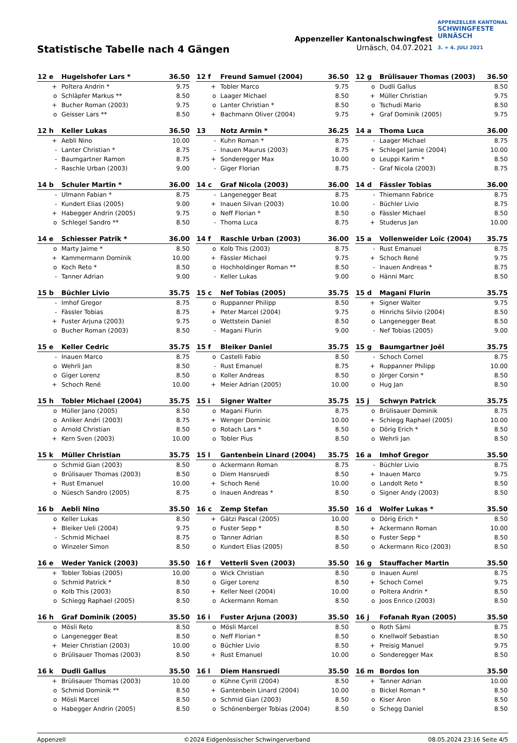Statistische Tabelle nach 4 Gängen
Appenzeller Kantonalschwingfest
Urnäsch, 04.07.2021
APPENZELLER KANTONAL
SCHWINGFESTE
URNÄSCH
3. + 4. JULI 2021
| 12 e | Hugelshofer Lars * | 36.50 |
| --- | --- | --- |
| + | Poltera Andrin * | 9.75 |
| o | Schläpfer Markus ** | 8.50 |
| + | Bucher Roman (2003) | 9.75 |
| o | Geisser Lars ** | 8.50 |
| 12 f | Freund Samuel (2004) | 36.50 |
| --- | --- | --- |
| + | Tobler Marco | 9.75 |
| o | Laager Michael | 8.50 |
| o | Lanter Christian * | 8.50 |
| + | Bachmann Oliver (2004) | 9.75 |
| 12 g | Brülisauer Thomas (2003) | 36.50 |
| --- | --- | --- |
| o | Dudli Gallus | 8.50 |
| + | Müller Christian | 9.75 |
| o | Tschudi Mario | 8.50 |
| + | Graf Dominik (2005) | 9.75 |
| 12 h | Keller Lukas | 36.50 |
| --- | --- | --- |
| + | Aebli Nino | 10.00 |
| - | Lanter Christian * | 8.75 |
| - | Baumgartner Ramon | 8.75 |
| - | Raschle Urban (2003) | 9.00 |
| 13 | Notz Armin * | 36.25 |
| --- | --- | --- |
| - | Kuhn Roman * | 8.75 |
| - | Inauen Maurus (2003) | 8.75 |
| + | Sonderegger Max | 10.00 |
| - | Giger Florian | 8.75 |
| 14 a | Thoma Luca | 36.00 |
| --- | --- | --- |
| - | Laager Michael | 8.75 |
| + | Schlegel Jamie (2004) | 10.00 |
| o | Leuppi Karim * | 8.50 |
| - | Graf Nicola (2003) | 8.75 |
| 14 b | Schuler Martin * | 36.00 |
| --- | --- | --- |
| - | Ulmann Fabian * | 8.75 |
| - | Kundert Elias (2005) | 9.00 |
| + | Habegger Andrin (2005) | 9.75 |
| o | Schlegel Sandro ** | 8.50 |
| 14 c | Graf Nicola (2003) | 36.00 |
| --- | --- | --- |
| - | Langenegger Beat | 8.75 |
| + | Inauen Silvan (2003) | 10.00 |
| o | Neff Florian * | 8.50 |
| - | Thoma Luca | 8.75 |
| 14 d | Fässler Tobias | 36.00 |
| --- | --- | --- |
| - | Thiemann Fabrice | 8.75 |
| - | Büchler Livio | 8.75 |
| o | Fässler Michael | 8.50 |
| + | Studerus Jan | 10.00 |
| 14 e | Schiesser Patrik * | 36.00 |
| --- | --- | --- |
| o | Marty Jaime * | 8.50 |
| + | Kammermann Dominik | 10.00 |
| o | Koch Reto * | 8.50 |
| - | Tanner Adrian | 9.00 |
| 14 f | Raschle Urban (2003) | 36.00 |
| --- | --- | --- |
| o | Kolb This (2003) | 8.75 |
| + | Fässler Michael | 9.75 |
| o | Hochholdinger Roman ** | 8.50 |
| - | Keller Lukas | 9.00 |
| 15 a | Vollenweider Loïc (2004) | 35.75 |
| --- | --- | --- |
| - | Rust Emanuel | 8.75 |
| + | Schoch René | 9.75 |
| - | Inauen Andreas * | 8.75 |
| o | Hänni Marc | 8.50 |
| 15 b | Büchler Livio | 35.75 |
| --- | --- | --- |
| - | Imhof Gregor | 8.75 |
| - | Fässler Tobias | 8.75 |
| + | Fuster Arjuna (2003) | 9.75 |
| o | Bucher Roman (2003) | 8.50 |
| 15 c | Nef Tobias (2005) | 35.75 |
| --- | --- | --- |
| o | Ruppanner Philipp | 8.50 |
| + | Peter Marcel (2004) | 9.75 |
| o | Wettstein Daniel | 8.50 |
| - | Magani Flurin | 9.00 |
| 15 d | Magani Flurin | 35.75 |
| --- | --- | --- |
| + | Signer Walter | 9.75 |
| o | Hinrichs Silvio (2004) | 8.50 |
| o | Langenegger Beat | 8.50 |
| - | Nef Tobias (2005) | 9.00 |
| 15 e | Keller Cedric | 35.75 |
| --- | --- | --- |
| - | Inauen Marco | 8.75 |
| o | Wehrli Jan | 8.50 |
| o | Giger Lorenz | 8.50 |
| + | Schoch René | 10.00 |
| 15 f | Bleiker Daniel | 35.75 |
| --- | --- | --- |
| o | Castelli Fabio | 8.50 |
| - | Rust Emanuel | 8.75 |
| o | Koller Andreas | 8.50 |
| + | Meier Adrian (2005) | 10.00 |
| 15 g | Baumgartner Joël | 35.75 |
| --- | --- | --- |
| - | Schoch Cornel | 8.75 |
| + | Ruppanner Philipp | 10.00 |
| o | Jörger Corsin * | 8.50 |
| o | Hug Jan | 8.50 |
| 15 h | Tobler Michael (2004) | 35.75 |
| --- | --- | --- |
| o | Müller Jano (2005) | 8.50 |
| o | Anliker Andri (2003) | 8.75 |
| o | Arnold Christian | 8.50 |
| + | Kern Sven (2003) | 10.00 |
| 15 i | Signer Walter | 35.75 |
| --- | --- | --- |
| o | Magani Flurin | 8.75 |
| + | Wenger Dominic | 10.00 |
| o | Rotach Lars * | 8.50 |
| o | Tobler Pius | 8.50 |
| 15 j | Schwyn Patrick | 35.75 |
| --- | --- | --- |
| o | Brülisauer Dominik | 8.75 |
| + | Schiegg Raphael (2005) | 10.00 |
| o | Dörig Erich * | 8.50 |
| o | Wehrli Jan | 8.50 |
| 15 k | Müller Christian | 35.75 |
| --- | --- | --- |
| o | Schmid Gian (2003) | 8.50 |
| o | Brülisauer Thomas (2003) | 8.50 |
| + | Rust Emanuel | 10.00 |
| o | Nüesch Sandro (2005) | 8.75 |
| 15 l | Gantenbein Linard (2004) | 35.75 |
| --- | --- | --- |
| o | Ackermann Roman | 8.75 |
| o | Diem Hansruedi | 8.50 |
| + | Schoch René | 10.00 |
| o | Inauen Andreas * | 8.50 |
| 16 a | Imhof Gregor | 35.50 |
| --- | --- | --- |
| - | Büchler Livio | 8.75 |
| + | Inauen Marco | 9.75 |
| o | Landolt Reto * | 8.50 |
| o | Signer Andy (2003) | 8.50 |
| 16 b | Aebli Nino | 35.50 |
| --- | --- | --- |
| o | Keller Lukas | 8.50 |
| + | Bleiker Ueli (2004) | 9.75 |
| - | Schmid Michael | 8.75 |
| o | Winzeler Simon | 8.50 |
| 16 c | Zemp Stefan | 35.50 |
| --- | --- | --- |
| + | Gätzi Pascal (2005) | 10.00 |
| o | Fuster Sepp * | 8.50 |
| o | Tanner Adrian | 8.50 |
| o | Kundert Elias (2005) | 8.50 |
| 16 d | Wolfer Lukas * | 35.50 |
| --- | --- | --- |
| o | Dörig Erich * | 8.50 |
| + | Ackermann Roman | 10.00 |
| o | Fuster Sepp * | 8.50 |
| o | Ackermann Rico (2003) | 8.50 |
| 16 e | Weder Yanick (2003) | 35.50 |
| --- | --- | --- |
| + | Tobler Tobias (2005) | 10.00 |
| o | Schmid Patrick * | 8.50 |
| o | Kolb This (2003) | 8.50 |
| o | Schiegg Raphael (2005) | 8.50 |
| 16 f | Vetterli Sven (2003) | 35.50 |
| --- | --- | --- |
| o | Wick Christian | 8.50 |
| o | Giger Lorenz | 8.50 |
| + | Keller Neel (2004) | 10.00 |
| o | Ackermann Roman | 8.50 |
| 16 g | Stauffacher Martin | 35.50 |
| --- | --- | --- |
| o | Inauen Aurel | 8.75 |
| + | Schoch Cornel | 9.75 |
| o | Poltera Andrin * | 8.50 |
| o | Joos Enrico (2003) | 8.50 |
| 16 h | Graf Dominik (2005) | 35.50 |
| --- | --- | --- |
| o | Mösli Reto | 8.50 |
| o | Langenegger Beat | 8.50 |
| + | Meier Christian (2003) | 10.00 |
| o | Brülisauer Thomas (2003) | 8.50 |
| 16 i | Fuster Arjuna (2003) | 35.50 |
| --- | --- | --- |
| o | Mösli Marcel | 8.50 |
| o | Neff Florian * | 8.50 |
| o | Büchler Livio | 8.50 |
| + | Rust Emanuel | 10.00 |
| 16 j | Fofanah Ryan (2005) | 35.50 |
| --- | --- | --- |
| o | Roth Sämi | 8.75 |
| o | Knellwolf Sebastian | 8.50 |
| + | Preisig Manuel | 9.75 |
| o | Sonderegger Max | 8.50 |
| 16 k | Dudli Gallus | 35.50 |
| --- | --- | --- |
| + | Brülisauer Thomas (2003) | 10.00 |
| o | Schmid Dominik ** | 8.50 |
| o | Mösli Marcel | 8.50 |
| o | Habegger Andrin (2005) | 8.50 |
| 16 l | Diem Hansruedi | 35.50 |
| --- | --- | --- |
| o | Kühne Cyrill (2004) | 8.50 |
| + | Gantenbein Linard (2004) | 10.00 |
| o | Schmid Gian (2003) | 8.50 |
| o | Schönenberger Tobias (2004) | 8.50 |
| 16 m | Bordos Ion | 35.50 |
| --- | --- | --- |
| + | Tanner Adrian | 10.00 |
| o | Bickel Roman * | 8.50 |
| o | Kiser Aron | 8.50 |
| o | Schegg Daniel | 8.50 |
Appenzell ©2024 Eidgenössischer Schwingerverband 08.05.2024 23:16 Seite 4/5